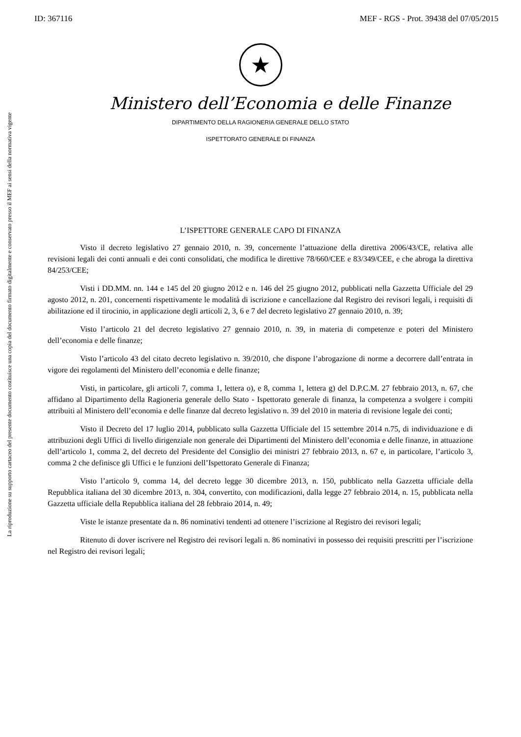ID: 367116 MEF - RGS - Prot. 39438 del 07/05/2015
La riproduzione su supporto cartaceo del presente documento costituisce una copia del documento firmato digitalmente e conservato presso il MEF ai sensi della normativa vigente
★
Ministero dell’Economia e delle Finanze
DIPARTIMENTO DELLA RAGIONERIA GENERALE DELLO STATO
ISPETTORATO GENERALE DI FINANZA
L’ISPETTORE GENERALE CAPO DI FINANZA
Visto il decreto legislativo 27 gennaio 2010, n. 39, concernente l’attuazione della direttiva 2006/43/CE, relativa alle revisioni legali dei conti annuali e dei conti consolidati, che modifica le direttive 78/660/CEE e 83/349/CEE, e che abroga la direttiva 84/253/CEE;
Visti i DD.MM. nn. 144 e 145 del 20 giugno 2012 e n. 146 del 25 giugno 2012, pubblicati nella Gazzetta Ufficiale del 29 agosto 2012, n. 201, concernenti rispettivamente le modalità di iscrizione e cancellazione dal Registro dei revisori legali, i requisiti di abilitazione ed il tirocinio, in applicazione degli articoli 2, 3, 6 e 7 del decreto legislativo 27 gennaio 2010, n. 39;
Visto l’articolo 21 del decreto legislativo 27 gennaio 2010, n. 39, in materia di competenze e poteri del Ministero dell’economia e delle finanze;
Visto l’articolo 43 del citato decreto legislativo n. 39/2010, che dispone l’abrogazione di norme a decorrere dall’entrata in vigore dei regolamenti del Ministero dell’economia e delle finanze;
Visti, in particolare, gli articoli 7, comma 1, lettera o), e 8, comma 1, lettera g) del D.P.C.M. 27 febbraio 2013, n. 67, che affidano al Dipartimento della Ragioneria generale dello Stato - Ispettorato generale di finanza, la competenza a svolgere i compiti attribuiti al Ministero dell’economia e delle finanze dal decreto legislativo n. 39 del 2010 in materia di revisione legale dei conti;
Visto il Decreto del 17 luglio 2014, pubblicato sulla Gazzetta Ufficiale del 15 settembre 2014 n.75, di individuazione e di attribuzioni degli Uffici di livello dirigenziale non generale dei Dipartimenti del Ministero dell’economia e delle finanze, in attuazione dell’articolo 1, comma 2, del decreto del Presidente del Consiglio dei ministri 27 febbraio 2013, n. 67 e, in particolare, l’articolo 3, comma 2 che definisce gli Uffici e le funzioni dell’Ispettorato Generale di Finanza;
Visto l’articolo 9, comma 14, del decreto legge 30 dicembre 2013, n. 150, pubblicato nella Gazzetta ufficiale della Repubblica italiana del 30 dicembre 2013, n. 304, convertito, con modificazioni, dalla legge 27 febbraio 2014, n. 15, pubblicata nella Gazzetta ufficiale della Repubblica italiana del 28 febbraio 2014, n. 49;
Viste le istanze presentate da n. 86 nominativi tendenti ad ottenere l’iscrizione al Registro dei revisori legali;
Ritenuto di dover iscrivere nel Registro dei revisori legali n. 86 nominativi in possesso dei requisiti prescritti per l’iscrizione nel Registro dei revisori legali;